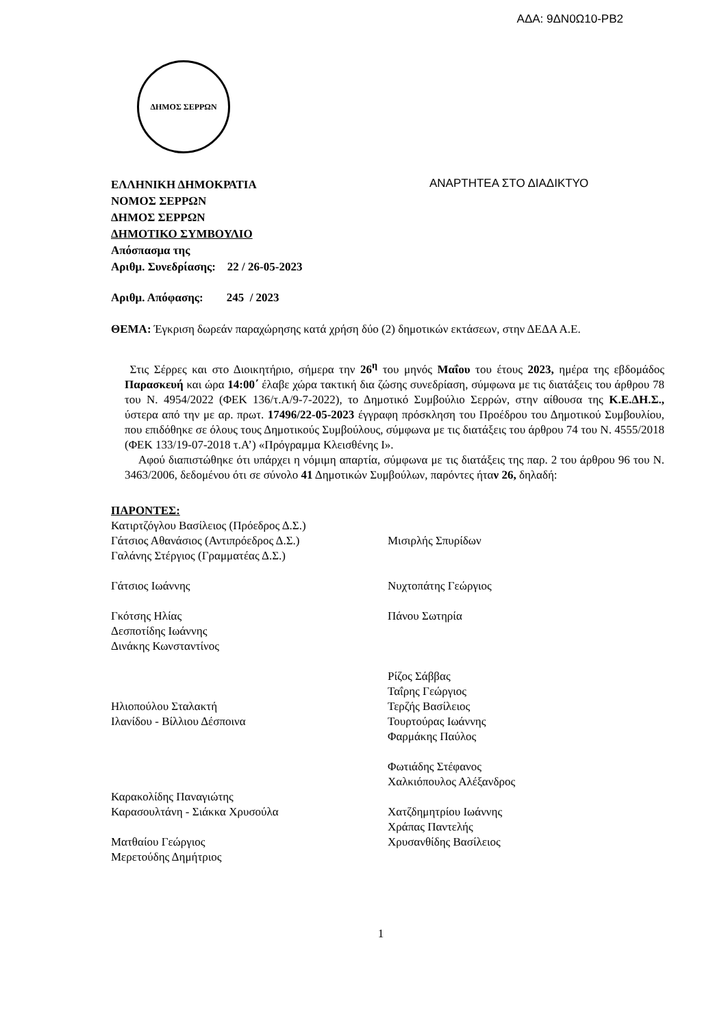ΑΔΑ: 9ΔΝ0Ω10-ΡΒ2
ΔΗΜΟΣ ΣΕΡΡΩΝ
ΕΛΛΗΝΙΚΗ ΔΗΜΟΚΡΑΤΙΑ
ΝΟΜΟΣ ΣΕΡΡΩΝ
ΔΗΜΟΣ ΣΕΡΡΩΝ
ΔΗΜΟΤΙΚΟ ΣΥΜΒΟΥΛΙΟ
Απόσπασμα της
Αριθμ. Συνεδρίασης: 22 / 26-05-2023
ΑΝΑΡΤΗΤΕΑ ΣΤΟ ΔΙΑΔΙΚΤΥΟ
Αριθμ. Απόφασης: 245 / 2023
ΘΕΜΑ: Έγκριση δωρεάν παραχώρησης κατά χρήση δύο (2) δημοτικών εκτάσεων, στην ΔΕΔΑ Α.Ε.
Στις Σέρρες και στο Διοικητήριο, σήμερα την 26<sup>η</sup> του μηνός Μαΐου του έτους 2023, ημέρα της εβδομάδος Παρασκευή και ώρα 14:00΄ έλαβε χώρα τακτική δια ζώσης συνεδρίαση, σύμφωνα με τις διατάξεις του άρθρου 78 του Ν. 4954/2022 (ΦΕΚ 136/τ.Α/9-7-2022), το Δημοτικό Συμβούλιο Σερρών, στην αίθουσα της Κ.Ε.ΔΗ.Σ., ύστερα από την με αρ. πρωτ. 17496/22-05-2023 έγγραφη πρόσκληση του Προέδρου του Δημοτικού Συμβουλίου, που επιδόθηκε σε όλους τους Δημοτικούς Συμβούλους, σύμφωνα με τις διατάξεις του άρθρου 74 του Ν. 4555/2018 (ΦΕΚ 133/19-07-2018 τ.Α’) «Πρόγραμμα Κλεισθένης Ι».
Αφού διαπιστώθηκε ότι υπάρχει η νόμιμη απαρτία, σύμφωνα με τις διατάξεις της παρ. 2 του άρθρου 96 του Ν. 3463/2006, δεδομένου ότι σε σύνολο 41 Δημοτικών Συμβούλων, παρόντες ήταν 26, δηλαδή:
ΠΑΡΟΝΤΕΣ:
Κατιρτζόγλου Βασίλειος (Πρόεδρος Δ.Σ.)
Γάτσιος Αθανάσιος (Αντιπρόεδρος Δ.Σ.)
Γαλάνης Στέργιος (Γραμματέας Δ.Σ.)
Γάτσιος Ιωάννης
Γκότσης Ηλίας
Δεσποτίδης Ιωάννης
Δινάκης Κωνσταντίνος
Ηλιοπούλου Σταλακτή
Ιλανίδου - Βίλλιου Δέσποινα
Καρακολίδης Παναγιώτης
Καρασουλτάνη - Σιάκκα Χρυσούλα
Ματθαίου Γεώργιος
Μερετούδης Δημήτριος
Μισιρλής Σπυρίδων
Νυχτοπάτης Γεώργιος
Πάνου Σωτηρία
Ρίζος Σάββας
Ταΐρης Γεώργιος
Τερζής Βασίλειος
Τουρτούρας Ιωάννης
Φαρμάκης Παύλος
Φωτιάδης Στέφανος
Χαλκιόπουλος Αλέξανδρος
Χατζδημητρίου Ιωάννης
Χράπας Παντελής
Χρυσανθίδης Βασίλειος
1